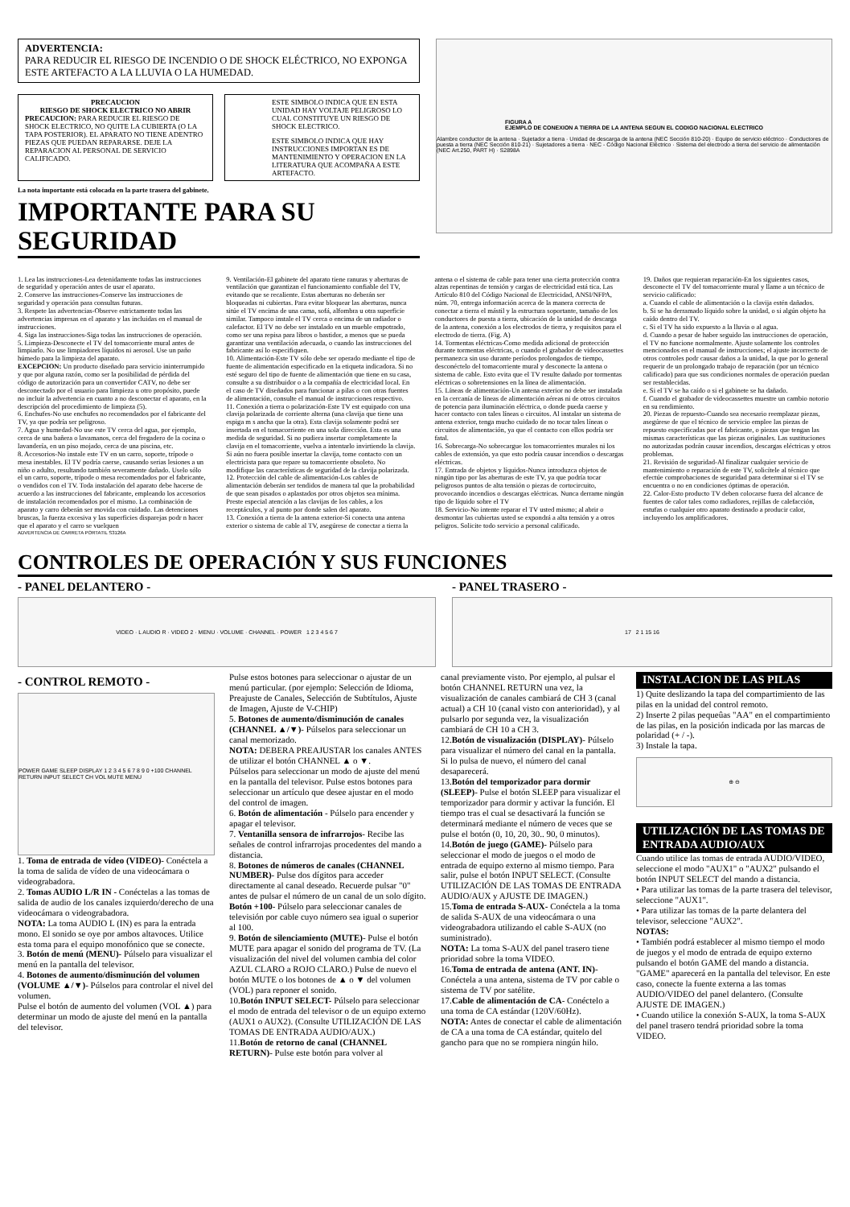ADVERTENCIA:
PARA REDUCIR EL RIESGO DE INCENDIO O DE SHOCK ELÉCTRICO, NO EXPONGA ESTE ARTEFACTO A LA LLUVIA O LA HUMEDAD.
PRECAUCION
RIESGO DE SHOCK ELECTRICO NO ABRIR
PRECAUCION: PARA REDUCIR EL RIESGO DE SHOCK ELECTRICO, NO QUITE LA CUBIERTA (O LA TAPA POSTERIOR). EL APARATO NO TIENE ADENTRO PIEZAS QUE PUEDAN REPARARSE. DEJE LA REPARACION AL PERSONAL DE SERVICIO CALIFICADO.
ESTE SIMBOLO INDICA QUE EN ESTA UNIDAD HAY VOLTAJE PELIGROSO LO CUAL CONSTITUYE UN RIESGO DE SHOCK ELECTRICO.
ESTE SIMBOLO INDICA QUE HAY INSTRUCCIONES IMPORTAN ES DE MANTENIMIENTO Y OPERACION EN LA LITERATURA QUE ACOMPAÑA A ESTE ARTEFACTO.
La nota importante está colocada en la parte trasera del gabinete.
IMPORTANTE PARA SU SEGURIDAD
FIGURA A
EJEMPLO DE CONEXION A TIERRA DE LA ANTENA SEGUN EL CODIGO NACIONAL ELECTRICO
Alambre conductor de la antena · Sujetador a tierra · Unidad de descarga de la antena (NEC Sección 810-20) · Equipo de servicio eléctrico · Conductores de puesta a tierra (NEC Sección 810-21) · Sujetadores a tierra · NEC - Código Nacional Eléctrico · Sistema del electrodo a tierra del servicio de alimentación (NEC Art.250, PART H) · S2898A
1. Lea las instrucciones-Lea detenidamente todas las instrucciones de seguridad y operación antes de usar el aparato.
2. Conserve las instrucciones-Conserve las instrucciones de seguridad y operación para consultas futuras.
3. Respete las advertencias-Observe estrictamente todas las advertencias impresas en el aparato y las incluidas en el manual de instrucciones.
4. Siga las instrucciones-Siga todas las instrucciones de operación.
5. Limpieza-Desconecte el TV del tomacorriente mural antes de limpiarlo. No use limpiadores líquidos ni aerosol. Use un paño húmedo para la limpieza del aparato.
EXCEPCION: Un producto diseñado para servicio ininterrumpido y que por alguna razón, como ser la posibilidad de pérdida del código de autorización para un convertidor CATV, no debe ser desconectado por el usuario para limpieza u otro propósito, puede no incluir la advertencia en cuanto a no desconectar el aparato, en la descripción del procedimiento de limpieza (5).
6. Enchufes-No use enchufes no recomendados por el fabricante del TV, ya que podría ser peligroso.
7. Agua y humedad-No use este TV cerca del agua, por ejemplo, cerca de una bañera o lavamanos, cerca del fregadero de la cocina o lavandería, en un piso mojado, cerca de una piscina, etc.
8. Accesorios-No instale este TV en un carro, soporte, trípode o mesa inestables. El TV podría caerse, causando serias lesiones a un niño o adulto, resultando también severamente dañado. Uselo sólo el un carro, soporte, trípode o mesa recomendados por el fabricante, o vendidos con el TV. Toda instalación del aparato debe hacerse de acuerdo a las instrucciones del fabricante, empleando los accesorios de instalación recomendados por el mismo. La combinación de aparato y carro deberán ser movida con cuidado. Las detenciones bruscas, la fuerza excesiva y las superficies disparejas podr n hacer que el aparato y el carro se vuelquen
ADVERTENCIA DE CARRETA PORTATIL S3126A
9. Ventilación-El gabinete del aparato tiene ranuras y aberturas de ventilación que garantizan el funcionamiento confiable del TV, evitando que se recaliente. Estas aberturas no deberán ser bloqueadas ni cubiertas. Para evitar bloquear las aberturas, nunca sitúe el TV encima de una cama, sofá, alfombra u otra superficie similar. Tampoco instale el TV cerca o encima de un radiador o calefactor. El TV no debe ser instalado en un mueble empotrado, como ser una repisa para libros o bastidor, a menos que se pueda garantizar una ventilación adecuada, o cuando las instrucciones del fabricante así lo especifiquen.
10. Alimentación-Este TV sólo debe ser operado mediante el tipo de fuente de alimentación especificado en la etiqueta indicadora. Si no esté seguro del tipo de fuente de alimentación que tiene en su casa, consulte a su distribuidor o a la compañía de electricidad local. En el caso de TV diseñados para funcionar a pilas o con otras fuentes de alimentación, consulte el manual de instrucciones respectivo.
11. Conexión a tierra o polarización-Este TV est equipado con una clavija polarizada de corriente alterna (una clavija que tiene una espiga m s ancha que la otra). Esta clavija solamente podrá ser insertada en el tomacorriente en una sola dirección. Esta es una medida de seguridad. Si no pudiera insertar completamente la clavija en el tomacorriente, vuelva a intentarlo invirtiendo la clavija. Si aún no fuera posible insertar la clavija, tome contacto con un electricista para que repare su tomacorriente obsoleto. No modifique las características de seguridad de la clavija polarizada.
12. Protección del cable de alimentación-Los cables de alimentación deberán ser tendidos de manera tal que la probabilidad de que sean pisados o aplastados por otros objetos sea mínima. Preste especial atención a las clavijas de los cables, a los receptáculos, y al punto por donde salen del aparato.
13. Conexión a tierra de la antena exterior-Si conecta una antena exterior o sistema de cable al TV, asegúrese de conectar a tierra la antena o el sistema de cable para tener una cierta protección contra alzas repentinas de tensión y cargas de electricidad está tica. Las Artículo 810 del Código Nacional de Electricidad, ANSI/NFPA, núm. 70, entrega información acerca de la manera correcta de conectar a tierra el mástil y la estructura soportante, tamaño de los conductores de puesta a tierra, ubicación de la unidad de descarga de la antena, conexión a los electrodos de tierra, y requisitos para el electrodo de tierra. (Fig. A)
14. Tormentas eléctricas-Como medida adicional de protección durante tormentas eléctricas, o cuando el grabador de videocassettes permanezca sin uso durante períodos prolongados de tiempo, desconéctelo del tomacorriente mural y desconecte la antena o sistema de cable. Esto evita que el TV resulte dañado por tormentas eléctricas o sobretensiones en la línea de alimentación.
15. Líneas de alimentación-Un antena exterior no debe ser instalada en la cercanía de líneas de alimentación aéreas ni de otros circuitos de potencia para iluminación eléctrica, o donde pueda caerse y hacer contacto con tales líneas o circuitos. Al instalar un sistema de antena exterior, tenga mucho cuidado de no tocar tales líneas o circuitos de alimentación, ya que el contacto con ellos podría ser fatal.
16. Sobrecarga-No sobrecargue los tomacorrientes murales ni los cables de extensión, ya que esto podría causar incendios o descargas eléctricas.
17. Entrada de objetos y líquidos-Nunca introduzca objetos de ningún tipo por las aberturas de este TV, ya que podría tocar peligrosos puntos de alta tensión o piezas de cortocircuito, provocando incendios o descargas eléctricas. Nunca derrame ningún tipo de líquido sobre el TV
18. Servicio-No intente reparar el TV usted mismo; al abrir o desmontar las cubiertas usted se expondrá a alta tensión y a otros peligros. Solicite todo servicio a personal calificado.
19. Daños que requieran reparación-En los siguientes casos, desconecte el TV del tomacorriente mural y llame a un técnico de servicio calificado:
a. Cuando el cable de alimentación o la clavija estén dañados.
b. Si se ha derramado líquido sobre la unidad, o si algún objeto ha caído dentro del TV.
c. Si el TV ha sido expuesto a la lluvia o al agua.
d. Cuando a pesar de haber seguido las instrucciones de operación, el TV no funcione normalmente. Ajuste solamente los controles mencionados en el manual de instrucciones; el ajuste incorrecto de otros controles podr causar daños a la unidad, la que por lo general requerir de un prolongado trabajo de reparación (por un técnico calificado) para que sus condiciones normales de operación puedan ser restablecidas.
e. Si el TV se ha caído o si el gabinete se ha dañado.
f. Cuando el grabador de videocassettes muestre un cambio notorio en su rendimiento.
20. Piezas de repuesto-Cuando sea necesario reemplazar piezas, asegúrese de que el técnico de servicio emplee las piezas de repuesto especificadas por el fabricante, o piezas que tengan las mismas características que las piezas originales. Las sustituciones no autorizadas podrán causar incendios, descargas eléctricas y otros problemas.
21. Revisión de seguridad-Al finalizar cualquier servicio de mantenimiento o reparación de este TV, solicítele al técnico que efectúe comprobaciones de seguridad para determinar si el TV se encuentra o no en condiciones óptimas de operación.
22. Calor-Esto producto TV deben colocarse fuera del alcance de fuentes de calor tales como radiadores, rejillas de calefacción, estufas o cualquier otro aparato destinado a producir calor, incluyendo los amplificadores.
CONTROLES DE OPERACIÓN Y SUS FUNCIONES
- PANEL DELANTERO -
VIDEO · L AUDIO R · VIDEO 2 · MENU · VOLUME · CHANNEL · POWER 1 2 3 4 5 6 7
- PANEL TRASERO -
17 2 1 15 16
- CONTROL REMOTO -
POWER GAME SLEEP DISPLAY 1 2 3 4 5 6 7 8 9 0 +100 CHANNEL RETURN INPUT SELECT CH VOL MUTE MENU
1. Toma de entrada de vídeo (VIDEO)- Conéctela a la toma de salida de vídeo de una videocámara o videograbadora.
2. Tomas AUDIO L/R IN - Conéctelas a las tomas de salida de audio de los canales izquierdo/derecho de una videocámara o videograbadora.
NOTA: La toma AUDIO L (IN) es para la entrada mono. El sonido se oye por ambos altavoces. Utilice esta toma para el equipo monofónico que se conecte.
3. Botón de menú (MENU)- Púlselo para visualizar el menú en la pantalla del televisor.
4. Botones de aumento/disminución del volumen (VOLUME ▲/▼)- Púlselos para controlar el nivel del volumen.
Pulse el botón de aumento del volumen (VOL ▲) para determinar un modo de ajuste del menú en la pantalla del televisor.
Pulse estos botones para seleccionar o ajustar de un menú particular. (por ejemplo: Selección de Idioma, Preajuste de Canales, Selección de Subtítulos, Ajuste de Imagen, Ajuste de V-CHIP)
5. Botones de aumento/disminución de canales (CHANNEL ▲/▼)- Púlselos para seleccionar un canal memorizado.
NOTA: DEBERA PREAJUSTAR los canales ANTES de utilizar el botón CHANNEL ▲ o ▼.
Púlselos para seleccionar un modo de ajuste del menú en la pantalla del televisor. Pulse estos botones para seleccionar un artículo que desee ajustar en el modo del control de imagen.
6. Botón de alimentación - Púlselo para encender y apagar el televisor.
7. Ventanilla sensora de infrarrojos- Recibe las señales de control infrarrojas procedentes del mando a distancia.
8. Botones de números de canales (CHANNEL NUMBER)- Pulse dos dígitos para acceder directamente al canal deseado. Recuerde pulsar "0" antes de pulsar el número de un canal de un solo dígito.
Botón +100- Púlselo para seleccionar canales de televisión por cable cuyo número sea igual o superior al 100.
9. Botón de silenciamiento (MUTE)- Pulse el botón MUTE para apagar el sonido del programa de TV. (La visualización del nivel del volumen cambia del color AZUL CLARO a ROJO CLARO.) Pulse de nuevo el botón MUTE o los botones de ▲ o ▼ del volumen (VOL) para reponer el sonido.
10.Botón INPUT SELECT- Púlselo para seleccionar el modo de entrada del televisor o de un equipo externo (AUX1 o AUX2). (Consulte UTILIZACIÓN DE LAS TOMAS DE ENTRADA AUDIO/AUX.)
11.Botón de retorno de canal (CHANNEL RETURN)- Pulse este botón para volver al
canal previamente visto. Por ejemplo, al pulsar el botón CHANNEL RETURN una vez, la visualización de canales cambiará de CH 3 (canal actual) a CH 10 (canal visto con anterioridad), y al pulsarlo por segunda vez, la visualización cambiará de CH 10 a CH 3.
12.Botón de visualización (DISPLAY)- Púlselo para visualizar el número del canal en la pantalla. Si lo pulsa de nuevo, el número del canal desaparecerá.
13.Botón del temporizador para dormir (SLEEP)- Pulse el botón SLEEP para visualizar el temporizador para dormir y activar la función. El tiempo tras el cual se desactivará la función se determinará mediante el número de veces que se pulse el botón (0, 10, 20, 30.. 90, 0 minutos).
14.Botón de juego (GAME)- Púlselo para seleccionar el modo de juegos o el modo de entrada de equipo externo al mismo tiempo. Para salir, pulse el botón INPUT SELECT. (Consulte UTILIZACIÓN DE LAS TOMAS DE ENTRADA AUDIO/AUX y AJUSTE DE IMAGEN.)
15.Toma de entrada S-AUX- Conéctela a la toma de salida S-AUX de una videocámara o una videograbadora utilizando el cable S-AUX (no suministrado).
NOTA: La toma S-AUX del panel trasero tiene prioridad sobre la toma VIDEO.
16.Toma de entrada de antena (ANT. IN)- Conéctela a una antena, sistema de TV por cable o sistema de TV por satélite.
17.Cable de alimentación de CA- Conéctelo a una toma de CA estándar (120V/60Hz).
NOTA: Antes de conectar el cable de alimentación de CA a una toma de CA estándar, quitelo del gancho para que no se rompiera ningún hilo.
INSTALACION DE LAS PILAS
1) Quite deslizando la tapa del compartimiento de las pilas en la unidad del control remoto.
2) Inserte 2 pilas pequeûas "AA" en el compartimiento de las pilas, en la posición indicada por las marcas de polaridad (+ / -).
3) Instale la tapa.
⊕ ⊖
UTILIZACIÓN DE LAS TOMAS DE ENTRADA AUDIO/AUX
Cuando utilice las tomas de entrada AUDIO/VIDEO, seleccione el modo "AUX1" o "AUX2" pulsando el botón INPUT SELECT del mando a distancia.
• Para utilizar las tomas de la parte trasera del televisor, seleccione "AUX1".
• Para utilizar las tomas de la parte delantera del televisor, seleccione "AUX2".
NOTAS:
• También podrá establecer al mismo tiempo el modo de juegos y el modo de entrada de equipo externo pulsando el botón GAME del mando a distancia. "GAME" aparecerá en la pantalla del televisor. En este caso, conecte la fuente externa a las tomas AUDIO/VIDEO del panel delantero. (Consulte AJUSTE DE IMAGEN.)
• Cuando utilice la conexión S-AUX, la toma S-AUX del panel trasero tendrá prioridad sobre la toma VIDEO.